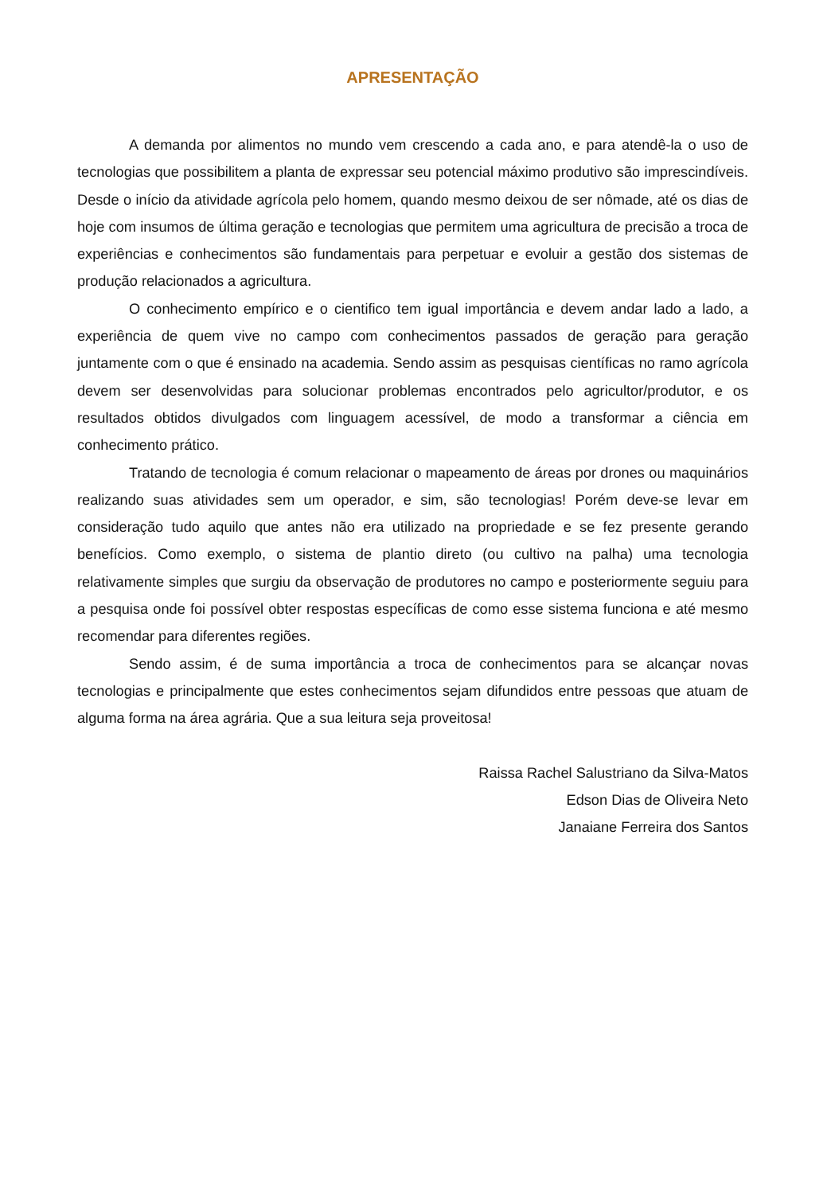APRESENTAÇÃO
A demanda por alimentos no mundo vem crescendo a cada ano, e para atendê-la o uso de tecnologias que possibilitem a planta de expressar seu potencial máximo produtivo são imprescindíveis. Desde o início da atividade agrícola pelo homem, quando mesmo deixou de ser nômade, até os dias de hoje com insumos de última geração e tecnologias que permitem uma agricultura de precisão a troca de experiências e conhecimentos são fundamentais para perpetuar e evoluir a gestão dos sistemas de produção relacionados a agricultura.
O conhecimento empírico e o cientifico tem igual importância e devem andar lado a lado, a experiência de quem vive no campo com conhecimentos passados de geração para geração juntamente com o que é ensinado na academia. Sendo assim as pesquisas científicas no ramo agrícola devem ser desenvolvidas para solucionar problemas encontrados pelo agricultor/produtor, e os resultados obtidos divulgados com linguagem acessível, de modo a transformar a ciência em conhecimento prático.
Tratando de tecnologia é comum relacionar o mapeamento de áreas por drones ou maquinários realizando suas atividades sem um operador, e sim, são tecnologias! Porém deve-se levar em consideração tudo aquilo que antes não era utilizado na propriedade e se fez presente gerando benefícios. Como exemplo, o sistema de plantio direto (ou cultivo na palha) uma tecnologia relativamente simples que surgiu da observação de produtores no campo e posteriormente seguiu para a pesquisa onde foi possível obter respostas específicas de como esse sistema funciona e até mesmo recomendar para diferentes regiões.
Sendo assim, é de suma importância a troca de conhecimentos para se alcançar novas tecnologias e principalmente que estes conhecimentos sejam difundidos entre pessoas que atuam de alguma forma na área agrária. Que a sua leitura seja proveitosa!
Raissa Rachel Salustriano da Silva-Matos
Edson Dias de Oliveira Neto
Janaiane Ferreira dos Santos